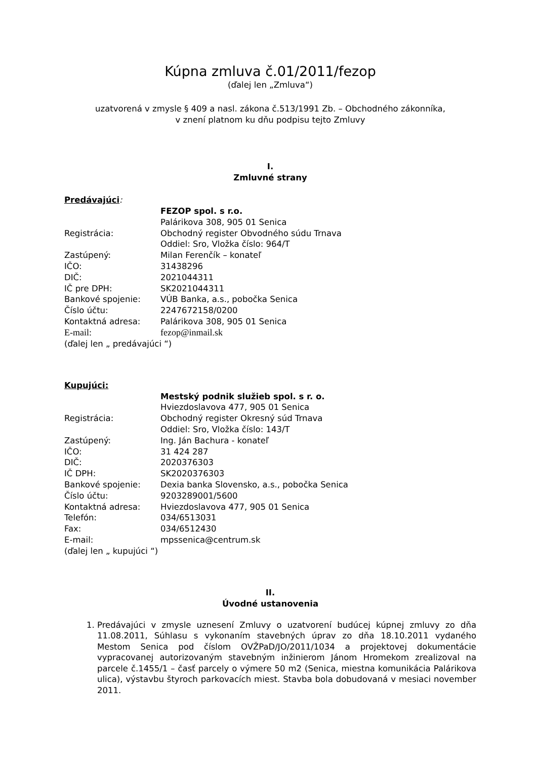Kúpna zmluva č.01/2011/fezop
(ďalej len „Zmluva“)
uzatvorená v zmysle § 409 a nasl. zákona č.513/1991 Zb. – Obchodného zákonníka,
v znení platnom ku dňu podpisu tejto Zmluvy
I.
Zmluvné strany
Predávajúci:
| | FEZOP spol. s r.o. |
| | Palárikova 308, 905 01 Senica |
| Registrácia: | Obchodný register Obvodného súdu Trnava |
| | Oddiel: Sro, Vložka číslo: 964/T |
| Zastúpený: | Milan Ferenčík – konateľ |
| IČO: | 31438296 |
| DIČ: | 2021044311 |
| IČ pre DPH: | SK2021044311 |
| Bankové spojenie: | VÚB Banka, a.s., pobočka Senica |
| Číslo účtu: | 2247672158/0200 |
| Kontaktná adresa: | Palárikova 308, 905 01 Senica |
| E-mail: | fezop@inmail.sk |
(ďalej len „ predávajúci “)
Kupujúci:
| | Mestský podnik služieb spol. s r. o. |
| | Hviezdoslavova 477, 905 01 Senica |
| Registrácia: | Obchodný register Okresný súd Trnava |
| | Oddiel: Sro, Vložka číslo: 143/T |
| Zastúpený: | Ing. Ján Bachura - konateľ |
| IČO: | 31 424 287 |
| DIČ: | 2020376303 |
| IČ DPH: | SK2020376303 |
| Bankové spojenie: | Dexia banka Slovensko, a.s., pobočka Senica |
| Číslo účtu: | 9203289001/5600 |
| Kontaktná adresa: | Hviezdoslavova 477, 905 01 Senica |
| Telefón: | 034/6513031 |
| Fax: | 034/6512430 |
| E-mail: | mpssenica@centrum.sk |
(ďalej len „ kupujúci “)
II.
Úvodné ustanovenia
1. Predávajúci v zmysle uznesení Zmluvy o uzatvorení budúcej kúpnej zmluvy zo dňa 11.08.2011, Súhlasu s vykonaním stavebných úprav zo dňa 18.10.2011 vydaného Mestom Senica pod číslom OVŽPaD/JO/2011/1034 a projektovej dokumentácie vypracovanej autorizovaným stavebným inžinierom Jánom Hromekom zrealizoval na parcele č.1455/1 – časť parcely o výmere 50 m2 (Senica, miestna komunikácia Palárikova ulica), výstavbu štyroch parkovacích miest. Stavba bola dobudovaná v mesiaci november 2011.